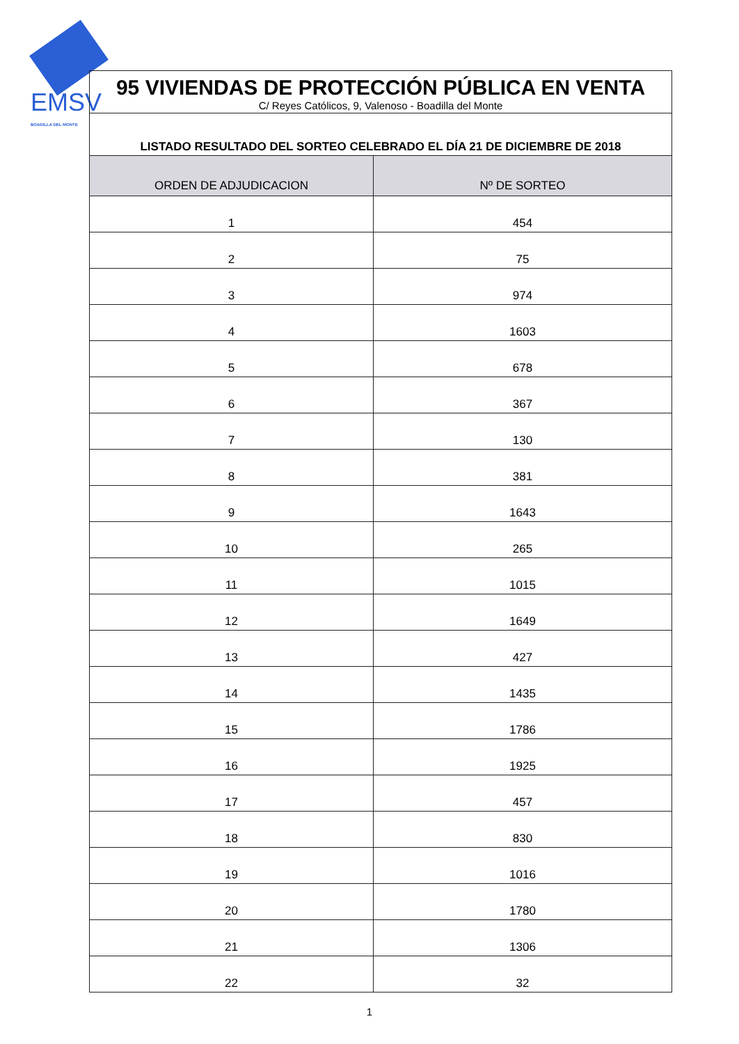EMSV
BOADILLA DEL MONTE
| 95 VIVIENDAS DE PROTECCIÓN PÚBLICA EN VENTA C/ Reyes Católicos, 9, Valenoso - Boadilla del Monte | |
| LISTADO RESULTADO DEL SORTEO CELEBRADO EL DÍA 21 DE DICIEMBRE DE 2018 | |
| ORDEN DE ADJUDICACION | Nº DE SORTEO |
| 1 | 454 |
| 2 | 75 |
| 3 | 974 |
| 4 | 1603 |
| 5 | 678 |
| 6 | 367 |
| 7 | 130 |
| 8 | 381 |
| 9 | 1643 |
| 10 | 265 |
| 11 | 1015 |
| 12 | 1649 |
| 13 | 427 |
| 14 | 1435 |
| 15 | 1786 |
| 16 | 1925 |
| 17 | 457 |
| 18 | 830 |
| 19 | 1016 |
| 20 | 1780 |
| 21 | 1306 |
| 22 | 32 |
1